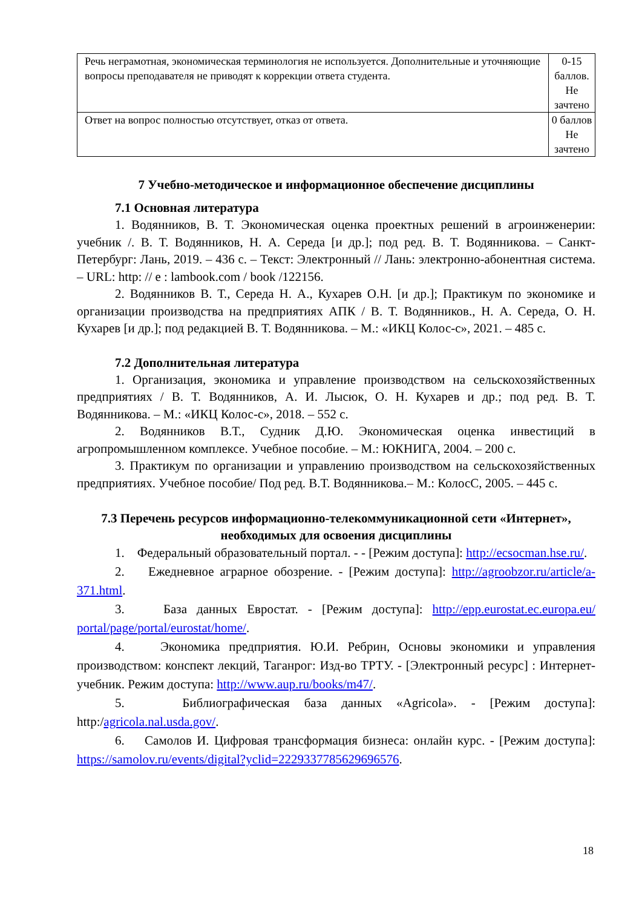| Речь неграмотная, экономическая терминология не используется. Дополнительные и уточняющие вопросы преподавателя не приводят к коррекции ответа студента. | 0-15 баллов. Не зачтено |
| Ответ на вопрос полностью отсутствует, отказ от ответа. | 0 баллов Не зачтено |
7 Учебно-методическое и информационное обеспечение дисциплины
7.1 Основная литература
1. Водянников, В. Т. Экономическая оценка проектных решений в агроинженерии: учебник /. В. Т. Водянников, Н. А. Середа [и др.]; под ред. В. Т. Водянникова. – Санкт-Петербург: Лань, 2019. – 436 с. – Текст: Электронный // Лань: электронно-абонентная система. – URL: http: // e : lambook.com / book /122156.
2. Водянников В. Т., Середа Н. А., Кухарев О.Н. [и др.]; Практикум по экономике и организации производства на предприятиях АПК / В. Т. Водянников., Н. А. Середа, О. Н. Кухарев [и др.]; под редакцией В. Т. Водянникова. – М.: «ИКЦ Колос-с», 2021. – 485 с.
7.2 Дополнительная литература
1. Организация, экономика и управление производством на сельскохозяйственных предприятиях / В. Т. Водянников, А. И. Лысюк, О. Н. Кухарев и др.; под ред. В. Т. Водянникова. – М.: «ИКЦ Колос-с», 2018. – 552 с.
2. Водянников В.Т., Судник Д.Ю. Экономическая оценка инвестиций в агропромышленном комплексе. Учебное пособие. – М.: ЮКНИГА, 2004. – 200 с.
3. Практикум по организации и управлению производством на сельскохозяйственных предприятиях. Учебное пособие/ Под ред. В.Т. Водянникова.– М.: КолосС, 2005. – 445 с.
7.3 Перечень ресурсов информационно-телекоммуникационной сети «Интернет», необходимых для освоения дисциплины
1. Федеральный образовательный портал. - - [Режим доступа]: http://ecsocman.hse.ru/.
2. Ежедневное аграрное обозрение. - [Режим доступа]: http://agroobzor.ru/article/a-371.html.
3. База данных Евростат. - [Режим доступа]: http://epp.eurostat.ec.europa.eu/ portal/page/portal/eurostat/home/.
4. Экономика предприятия. Ю.И. Ребрин, Основы экономики и управления производством: конспект лекций, Таганрог: Изд-во ТРТУ. - [Электронный ресурс] : Интернет-учебник. Режим доступа: http://www.aup.ru/books/m47/.
5. Библиографическая база данных «Agricola». - [Режим доступа]: http:/agricola.nal.usda.gov/.
6. Самолов И. Цифровая трансформация бизнеса: онлайн курс. - [Режим доступа]: https://samolov.ru/events/digital?yclid=2229337785629696576.
18